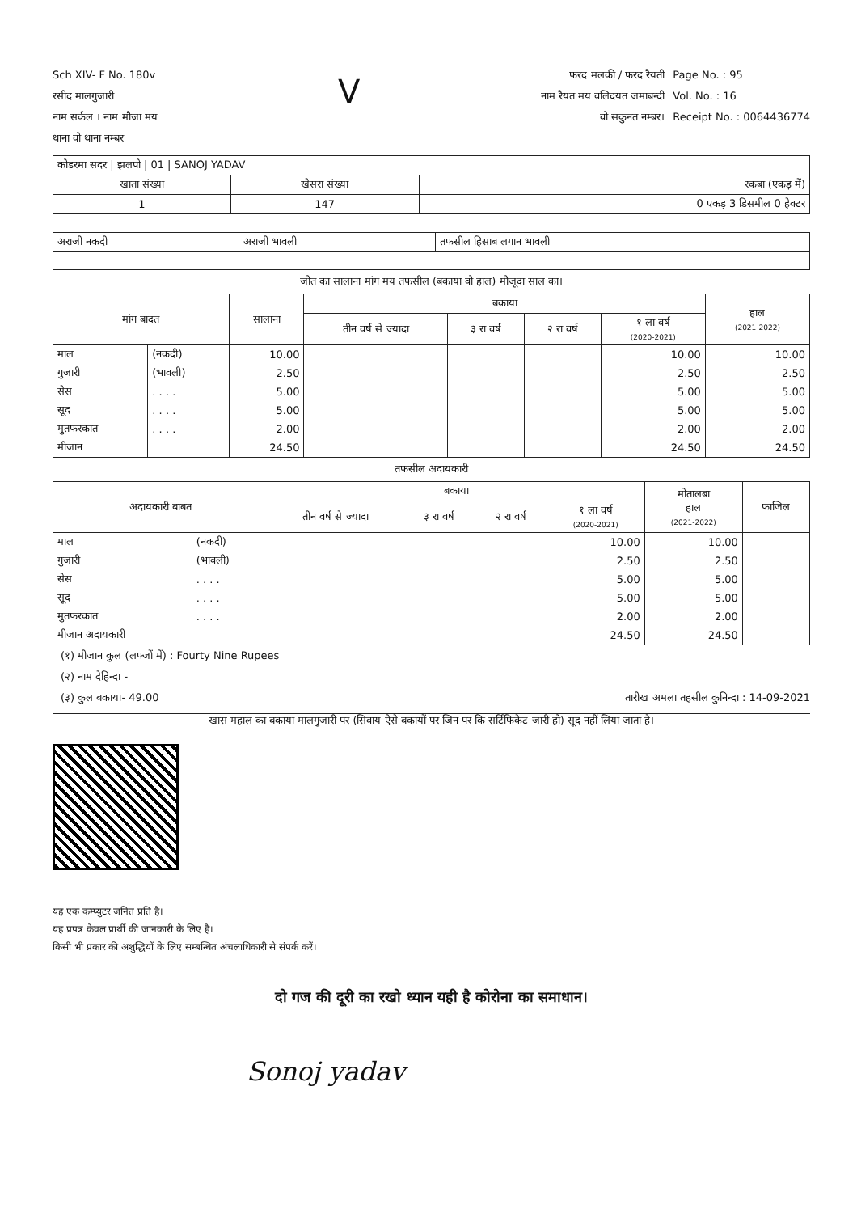Sch XIV- F No. 180v
रसीद मालगुजारी
नाम सर्कल । नाम मौजा मय
थाना वो थाना नम्बर
V
फरद मलकी / फरद रैयती
नाम रैयत मय वलिदयत जमाबन्दी
वो सकुनत नम्बर।
Page No. : 95
Vol. No. : 16
Receipt No. : 0064436774
| कोडरमा सदर / झलपो / 01 / SANOJ YADAV | | |
| खाता संख्या | खेसरा संख्या | रकबा (एकड़ में) |
| 1 | 147 | 0 एकड़ 3 डिसमील 0 हेक्टर |
| अराजी नकदी | अराजी भावली | तफसील हिसाब लगान भावली |
जोत का सालाना मांग मय तफसील (बकाया वो हाल) मौजूदा साल का।
| मांग बादत | | सालाना | बकाया | | | | हाल (2021-2022) |
| | | | तीन वर्ष से ज्यादा | ३ रा वर्ष | २ रा वर्ष | १ ला वर्ष (2020-2021) | |
| माल | (नकदी) | 10.00 | | | | 10.00 | 10.00 |
| गुजारी | (भावली) | 2.50 | | | | 2.50 | 2.50 |
| सेस | . . . . | 5.00 | | | | 5.00 | 5.00 |
| सूद | . . . . | 5.00 | | | | 5.00 | 5.00 |
| मुतफरकात | . . . . | 2.00 | | | | 2.00 | 2.00 |
| मीजान | | 24.50 | | | | 24.50 | 24.50 |
तफसील अदायकारी
| अदायकारी बाबत | | बकाया | | | | मोतालबा हाल (2021-2022) | फाजिल |
| | | तीन वर्ष से ज्यादा | ३ रा वर्ष | २ रा वर्ष | १ ला वर्ष (2020-2021) | | |
| माल | (नकदी) | | | | 10.00 | 10.00 | |
| गुजारी | (भावली) | | | | 2.50 | 2.50 | |
| सेस | . . . . | | | | 5.00 | 5.00 | |
| सूद | . . . . | | | | 5.00 | 5.00 | |
| मुतफरकात | . . . . | | | | 2.00 | 2.00 | |
| मीजान अदायकारी | | | | | 24.50 | 24.50 | |
(१) मीजान कुल (लफ्जों में) : Fourty Nine Rupees
(२) नाम देहिन्दा -
(३) कुल बकाया- 49.00 तारीख अमला तहसील कुनिन्दा : 14-09-2021
खास महाल का बकाया मालगुजारी पर (सिवाय ऐसे बकायों पर जिन पर कि सर्टिफिकेट जारी हो) सूद नहीं लिया जाता है।
यह एक कम्प्युटर जनित प्रति है।
यह प्रपत्र केवल प्रार्थी की जानकारी के लिए है।
किसी भी प्रकार की अशुद्धियों के लिए सम्बन्धित अंचलाधिकारी से संपर्क करें।
दो गज की दूरी का रखो ध्यान यही है कोरोना का समाधान।
Sonoj yadav